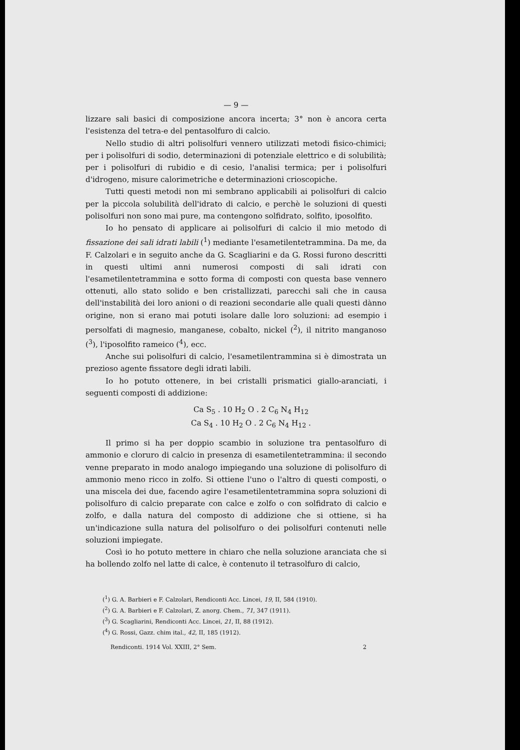— 9 —
lizzare sali basici di composizione ancora incerta; 3° non è ancora certa l'esistenza del tetra-e del pentasolfuro di calcio.
Nello studio di altri polisolfuri vennero utilizzati metodi fisico-chimici; per i polisolfuri di sodio, determinazioni di potenziale elettrico e di solubilità; per i polisolfuri di rubidio e di cesio, l'analisi termica; per i polisolfuri d'idrogeno, misure calorimetriche e determinazioni crioscopiche.
Tutti questi metodi non mi sembrano applicabili ai polisolfuri di calcio per la piccola solubilità dell'idrato di calcio, e perchè le soluzioni di questi polisolfuri non sono mai pure, ma contengono solfidrato, solfito, iposolfito.
Io ho pensato di applicare ai polisolfuri di calcio il mio metodo di fissazione dei sali idrati labili (<sup>1</sup>) mediante l'esametilentetrammina. Da me, da F. Calzolari e in seguito anche da G. Scagliarini e da G. Rossi furono descritti in questi ultimi anni numerosi composti di sali idrati con l'esametilentetrammina e sotto forma di composti con questa base vennero ottenuti, allo stato solido e ben cristallizzati, parecchi sali che in causa dell'instabilità dei loro anioni o di reazioni secondarie alle quali questi dànno origine, non si erano mai potuti isolare dalle loro soluzioni: ad esempio i persolfati di magnesio, manganese, cobalto, nickel (<sup>2</sup>), il nitrito manganoso (<sup>3</sup>), l'iposolfito rameico (<sup>4</sup>), ecc.
Anche sui polisolfuri di calcio, l'esametilentrammina si è dimostrata un prezioso agente fissatore degli idrati labili.
Io ho potuto ottenere, in bei cristalli prismatici giallo-aranciati, i seguenti composti di addizione:
Ca S<sub>5</sub> . 10 H<sub>2</sub> O . 2 C<sub>6</sub> N<sub>4</sub> H<sub>12</sub>
Ca S<sub>4</sub> . 10 H<sub>2</sub> O . 2 C<sub>6</sub> N<sub>4</sub> H<sub>12</sub> .
Il primo si ha per doppio scambio in soluzione tra pentasolfuro di ammonio e cloruro di calcio in presenza di esametilentetrammina: il secondo venne preparato in modo analogo impiegando una soluzione di polisolfuro di ammonio meno ricco in zolfo. Si ottiene l'uno o l'altro di questi composti, o una miscela dei due, facendo agire l'esametilentetrammina sopra soluzioni di polisolfuro di calcio preparate con calce e zolfo o con solfidrato di calcio e zolfo, e dalla natura del composto di addizione che si ottiene, si ha un'indicazione sulla natura del polisolfuro o dei polisolfuri contenuti nelle soluzioni impiegate.
Così io ho potuto mettere in chiaro che nella soluzione aranciata che si ha bollendo zolfo nel latte di calce, è contenuto il tetrasolfuro di calcio,
(<sup>1</sup>) G. A. Barbieri e F. Calzolari, Rendiconti Acc. Lincei, 19, II, 584 (1910).
(<sup>2</sup>) G. A. Barbieri e F. Calzolari, Z. anorg. Chem., 71, 347 (1911).
(<sup>3</sup>) G. Scagliarini, Rendiconti Acc. Lincei, 21, II, 88 (1912).
(<sup>4</sup>) G. Rossi, Gazz. chim ital., 42, II, 185 (1912).
Rendiconti. 1914 Vol. XXIII, 2° Sem. 2